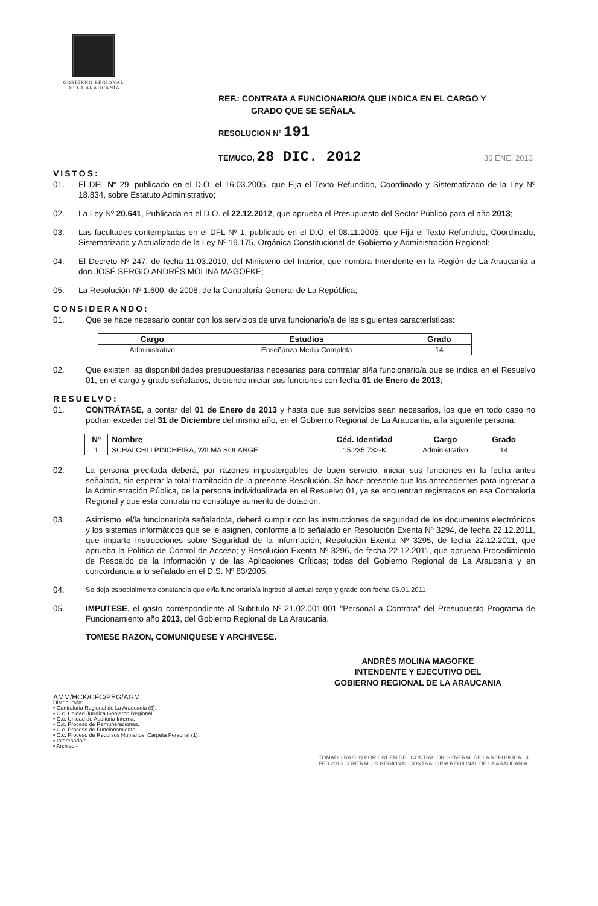GOBIERNO REGIONAL
DE LA ARAUCANÍA
REF.: CONTRATA A FUNCIONARIO/A QUE INDICA EN EL CARGO Y
GRADO QUE SE SEÑALA.
RESOLUCION Nº 191
TEMUCO, 28 DIC. 2012 30 ENE. 2013
VISTOS:
01. El DFL Nº 29, publicado en el D.O. el 16.03.2005, que Fija el Texto Refundido, Coordinado y Sistematizado de la Ley Nº 18.834, sobre Estatuto Administrativo;
02. La Ley Nº 20.641, Publicada en el D.O. el 22.12.2012, que aprueba el Presupuesto del Sector Público para el año 2013;
03. Las facultades contempladas en el DFL Nº 1, publicado en el D.O. el 08.11.2005, que Fija el Texto Refundido, Coordinado, Sistematizado y Actualizado de la Ley Nº 19.175, Orgánica Constitucional de Gobierno y Administración Regional;
04. El Decreto Nº 247, de fecha 11.03.2010, del Ministerio del Interior, que nombra Intendente en la Región de La Araucanía a don JOSÉ SERGIO ANDRÉS MOLINA MAGOFKE;
05. La Resolución Nº 1.600, de 2008, de la Contraloría General de La República;
CONSIDERANDO:
01. Que se hace necesario contar con los servicios de un/a funcionario/a de las siguientes características:
| Cargo | Estudios | Grado |
| --- | --- | --- |
| Administrativo | Enseñanza Media Completa | 14 |
02. Que existen las disponibilidades presupuestarias necesarias para contratar al/la funcionario/a que se indica en el Resuelvo 01, en el cargo y grado señalados, debiendo iniciar sus funciones con fecha 01 de Enero de 2013;
RESUELVO:
01. CONTRÁTASE, a contar del 01 de Enero de 2013 y hasta que sus servicios sean necesarios, los que en todo caso no podrán exceder del 31 de Diciembre del mismo año, en el Gobierno Regional de La Araucanía, a la siguiente persona:
| Nº | Nombre | Céd. Identidad | Cargo | Grado |
| --- | --- | --- | --- | --- |
| 1 | SCHALCHLI PINCHEIRA, WILMA SOLANGE | 15.235.732-K | Administrativo | 14 |
02. La persona precitada deberá, por razones impostergables de buen servicio, iniciar sus funciones en la fecha antes señalada, sin esperar la total tramitación de la presente Resolución. Se hace presente que los antecedentes para ingresar a la Administración Pública, de la persona individualizada en el Resuelvo 01, ya se encuentran registrados en esa Contraloría Regional y que esta contrata no constituye aumento de dotación.
03. Asimismo, el/la funcionario/a señalado/a, deberá cumplir con las instrucciones de seguridad de los documentos electrónicos y los sistemas informáticos que se le asignen, conforme a lo señalado en Resolución Exenta Nº 3294, de fecha 22.12.2011, que imparte Instrucciones sobre Seguridad de la Información; Resolución Exenta Nº 3295, de fecha 22.12.2011, que aprueba la Política de Control de Acceso; y Resolución Exenta Nº 3296, de fecha 22.12.2011, que aprueba Procedimiento de Respaldo de la Información y de las Aplicaciones Críticas; todas del Gobierno Regional de La Araucania y en concordancia a lo señalado en el D.S. Nº 83/2005.
04. Se deja especialmente constancia que el/la funcionario/a ingresó al actual cargo y grado con fecha 06.01.2011.
05. IMPUTESE, el gasto correspondiente al Subtitulo Nº 21.02.001.001 "Personal a Contrata" del Presupuesto Programa de Funcionamiento año 2013, del Gobierno Regional de La Araucania.
TOMESE RAZON, COMUNIQUESE Y ARCHIVESE.
ANDRÉS MOLINA MAGOFKE
INTENDENTE Y EJECUTIVO DEL
GOBIERNO REGIONAL DE LA ARAUCANIA
AMM/HCK/CFC/PEG/AGM.
Distribución:
▪ Contraloria Regional de La Araucania (3).
▪ C.c. Unidad Jurídica Gobierno Regional.
▪ C.c. Unidad de Auditoria Interna.
▪ C.c. Proceso de Remuneraciones.
▪ C.c. Proceso de Funcionamiento.
▪ C.c. Proceso de Recursos Humanos, Carpeta Personal (1).
▪ Interesado/a.
▪ Archivo.-
TOMADO RAZON POR ORDEN DEL CONTRALOR GENERAL DE LA REPUBLICA 14 FEB 2013 CONTRALOR REGIONAL CONTRALORIA REGIONAL DE LA ARAUCANIA